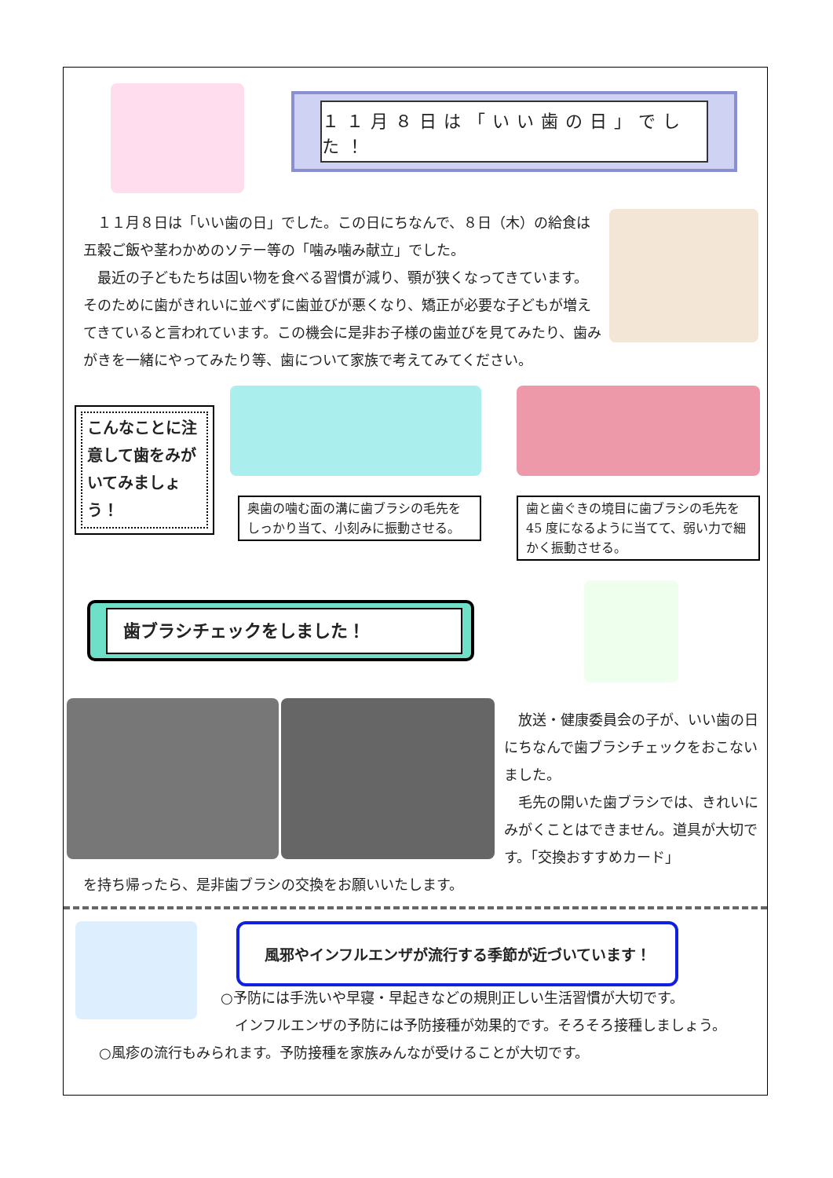１１月８日は「いい歯の日」でした！
　１１月８日は「いい歯の日」でした。この日にちなんで、８日（木）の給食は五穀ご飯や茎わかめのソテー等の「噛み噛み献立」でした。
　最近の子どもたちは固い物を食べる習慣が減り、顎が狭くなってきています。そのために歯がきれいに並べずに歯並びが悪くなり、矯正が必要な子どもが増えてきていると言われています。この機会に是非お子様の歯並びを見てみたり、歯みがきを一緒にやってみたり等、歯について家族で考えてみてください。
こんなことに注意して歯をみがいてみましょう！
奥歯の噛む面の溝に歯ブラシの毛先をしっかり当て、小刻みに振動させる。
歯と歯ぐきの境目に歯ブラシの毛先を 45 度になるように当てて、弱い力で細かく振動させる。
歯ブラシチェックをしました！
　放送・健康委員会の子が、いい歯の日にちなんで歯ブラシチェックをおこないました。
　毛先の開いた歯ブラシでは、きれいにみがくことはできません。道具が大切です。「交換おすすめカード」
を持ち帰ったら、是非歯ブラシの交換をお願いいたします。
風邪やインフルエンザが流行する季節が近づいています！
○予防には手洗いや早寝・早起きなどの規則正しい生活習慣が大切です。
　インフルエンザの予防には予防接種が効果的です。そろそろ接種しましょう。
○風疹の流行もみられます。予防接種を家族みんなが受けることが大切です。